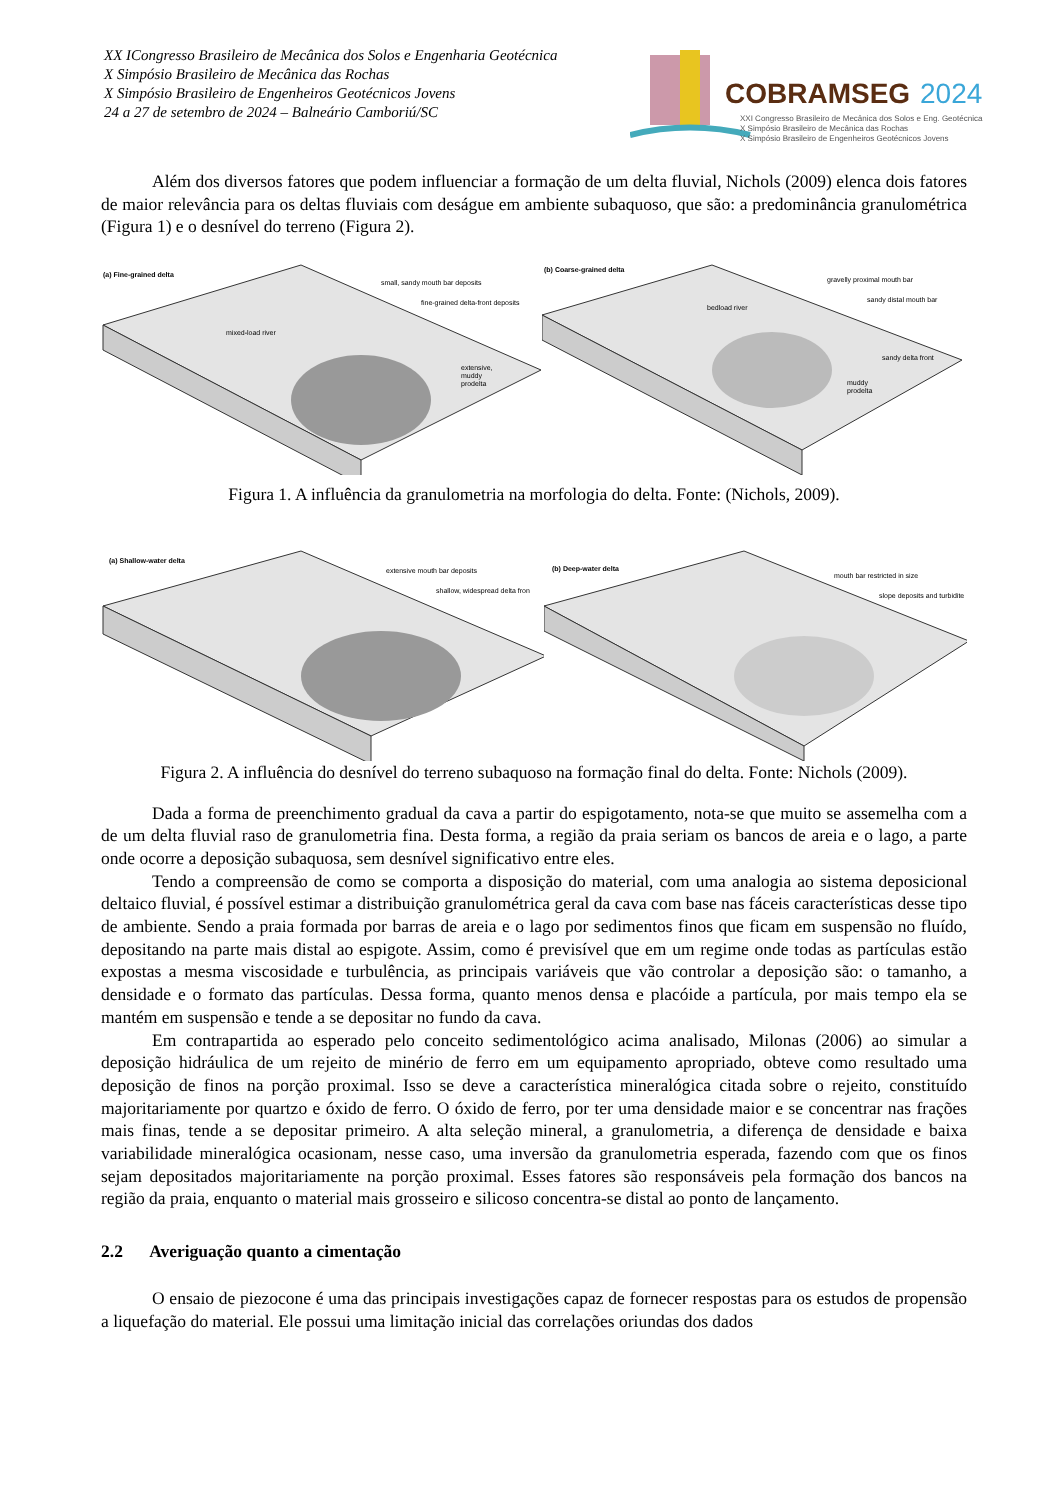XX ICongresso Brasileiro de Mecânica dos Solos e Engenharia Geotécnica
X Simpósio Brasileiro de Mecânica das Rochas
X Simpósio Brasileiro de Engenheiros Geotécnicos Jovens
24 a 27 de setembro de 2024 – Balneário Camboriú/SC
COBRAMSEG
2024
XXI Congresso Brasileiro de Mecânica dos Solos e Eng. Geotécnica
X Simpósio Brasileiro de Mecânica das Rochas
X Simpósio Brasileiro de Engenheiros Geotécnicos Jovens
Além dos diversos fatores que podem influenciar a formação de um delta fluvial, Nichols (2009) elenca dois fatores de maior relevância para os deltas fluviais com deságue em ambiente subaquoso, que são: a predominância granulométrica (Figura 1) e o desnível do terreno (Figura 2).
(a) Fine-grained delta
small, sandy mouth bar deposits
fine-grained delta-front deposits
mixed-load river
extensive,
muddy
prodelta
(b) Coarse-grained delta
gravelly proximal mouth bar
sandy distal mouth bar
bedload river
sandy delta front
muddy
prodelta
Figura 1. A influência da granulometria na morfologia do delta. Fonte: (Nichols, 2009).
(a) Shallow-water delta
extensive mouth bar deposits
shallow, widespread delta fron
(b) Deep-water delta
mouth bar restricted in size
slope deposits and turbidite
Figura 2. A influência do desnível do terreno subaquoso na formação final do delta. Fonte: Nichols (2009).
Dada a forma de preenchimento gradual da cava a partir do espigotamento, nota-se que muito se assemelha com a de um delta fluvial raso de granulometria fina. Desta forma, a região da praia seriam os bancos de areia e o lago, a parte onde ocorre a deposição subaquosa, sem desnível significativo entre eles.
Tendo a compreensão de como se comporta a disposição do material, com uma analogia ao sistema deposicional deltaico fluvial, é possível estimar a distribuição granulométrica geral da cava com base nas fáceis características desse tipo de ambiente. Sendo a praia formada por barras de areia e o lago por sedimentos finos que ficam em suspensão no fluído, depositando na parte mais distal ao espigote. Assim, como é previsível que em um regime onde todas as partículas estão expostas a mesma viscosidade e turbulência, as principais variáveis que vão controlar a deposição são: o tamanho, a densidade e o formato das partículas. Dessa forma, quanto menos densa e placóide a partícula, por mais tempo ela se mantém em suspensão e tende a se depositar no fundo da cava.
Em contrapartida ao esperado pelo conceito sedimentológico acima analisado, Milonas (2006) ao simular a deposição hidráulica de um rejeito de minério de ferro em um equipamento apropriado, obteve como resultado uma deposição de finos na porção proximal. Isso se deve a característica mineralógica citada sobre o rejeito, constituído majoritariamente por quartzo e óxido de ferro. O óxido de ferro, por ter uma densidade maior e se concentrar nas frações mais finas, tende a se depositar primeiro. A alta seleção mineral, a granulometria, a diferença de densidade e baixa variabilidade mineralógica ocasionam, nesse caso, uma inversão da granulometria esperada, fazendo com que os finos sejam depositados majoritariamente na porção proximal. Esses fatores são responsáveis pela formação dos bancos na região da praia, enquanto o material mais grosseiro e silicoso concentra-se distal ao ponto de lançamento.
2.2 Averiguação quanto a cimentação
O ensaio de piezocone é uma das principais investigações capaz de fornecer respostas para os estudos de propensão a liquefação do material. Ele possui uma limitação inicial das correlações oriundas dos dados